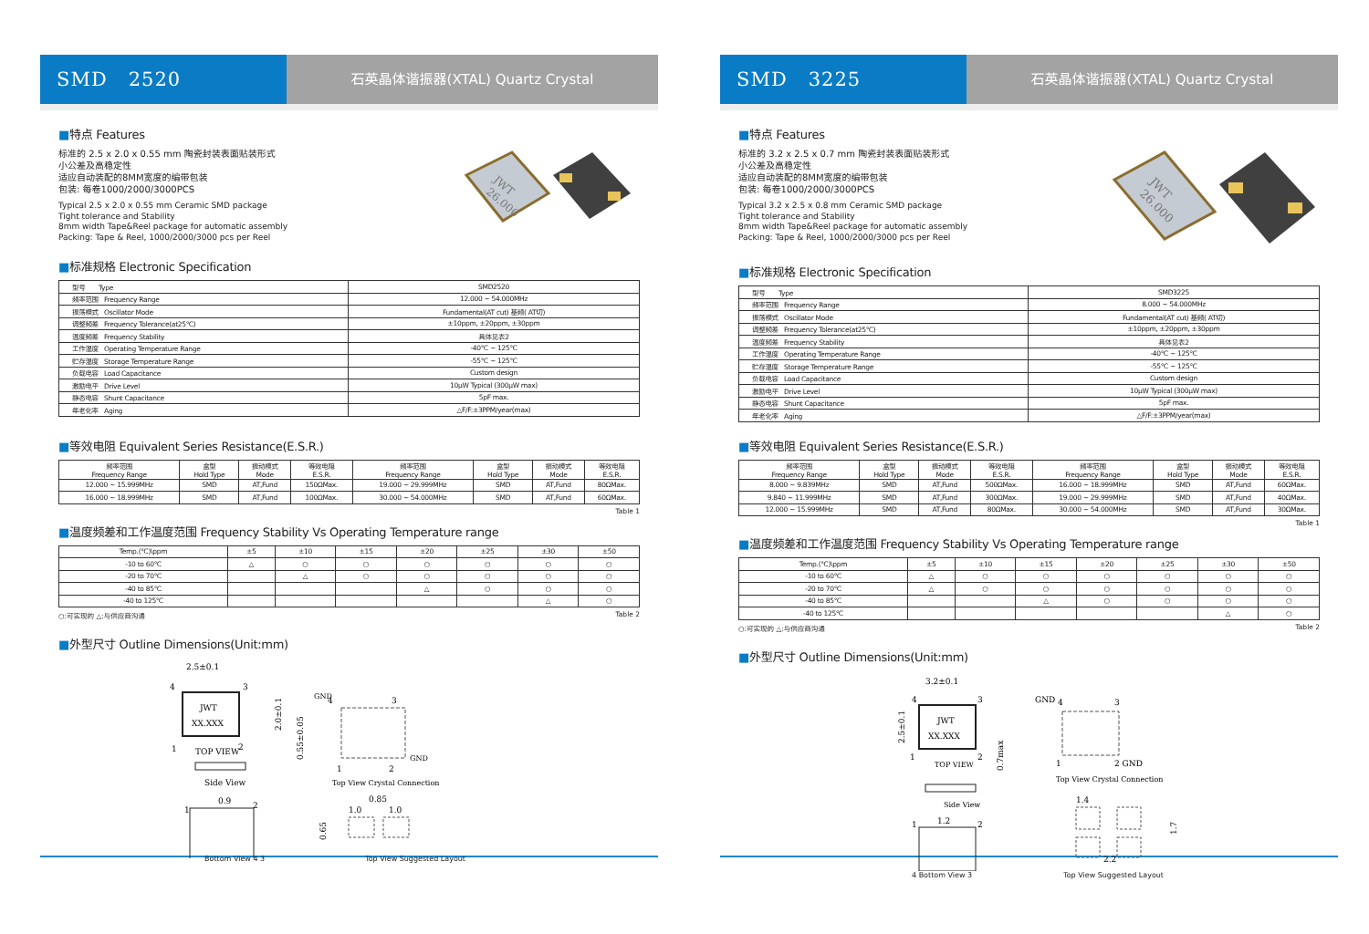SMD 2520
石英晶体谐振器(XTAL) Quartz Crystal
■特点 Features
标准的 2.5 x 2.0 x 0.55 mm 陶瓷封装表面贴装形式
小公差及高稳定性
适应自动装配的8MM宽度的编带包装
包装: 每卷1000/2000/3000PCS
Typical 2.5 x 2.0 x 0.55 mm Ceramic SMD package
Tight tolerance and Stability
8mm width Tape&Reel package for automatic assembly
Packing: Tape & Reel, 1000/2000/3000 pcs per Reel
JWT
26.000
■标准规格 Electronic Specification
| 型号 Type | SMD2520 |
| 频率范围 Frequency Range | 12.000 ~ 54.000MHz |
| 振荡模式 Oscillator Mode | Fundamental(AT cut) 基频( AT切) |
| 调整频差 Frequency Tolerance(at25℃) | ±10ppm, ±20ppm, ±30ppm |
| 温度频差 Frequency Stability | 具体见表2 |
| 工作温度 Operating Temperature Range | -40℃ ~ 125℃ |
| 贮存温度 Storage Temperature Range | -55℃ ~ 125℃ |
| 负载电容 Load Capacitance | Custom design |
| 激励电平 Drive Level | 10μW Typical (300μW max) |
| 静态电容 Shunt Capacitance | 5pF max. |
| 年老化率 Aging | △F/F:±3PPM/year(max) |
■等效电阻 Equivalent Series Resistance(E.S.R.)
| 频率范围 Frequency Range | 盒型 Hold Type | 振动模式 Mode | 等效电阻 E.S.R. | 频率范围 Frequency Range | 盒型 Hold Type | 振动模式 Mode | 等效电阻 E.S.R. |
| --- | --- | --- | --- | --- | --- | --- | --- |
| 12.000 ~ 15.999MHz | SMD | AT,Fund | 150ΩMax. | 19.000 ~ 29.999MHz | SMD | AT,Fund | 80ΩMax. |
| 16.000 ~ 18.999MHz | SMD | AT,Fund | 100ΩMax. | 30.000 ~ 54.000MHz | SMD | AT,Fund | 60ΩMax. |
Table 1
■温度频差和工作温度范围 Frequency Stability Vs Operating Temperature range
| Temp.(℃)\ppm | ±5 | ±10 | ±15 | ±20 | ±25 | ±30 | ±50 |
| --- | --- | --- | --- | --- | --- | --- | --- |
| -10 to 60℃ | △ | ○ | ○ | ○ | ○ | ○ | ○ |
| -20 to 70℃ | | △ | ○ | ○ | ○ | ○ | ○ |
| -40 to 85℃ | | | | △ | ○ | ○ | ○ |
| -40 to 125℃ | | | | | | △ | ○ |
○:可实现的 △:与供应商沟通 Table 2
■外型尺寸 Outline Dimensions(Unit:mm)
2.5±0.1
4
3
JWT
XX.XXX
1
2
2.0±0.1
0.55±0.05
TOP VIEW
Side View
0.9
1
2
GND
4
3
1
2
GND
Top View Crystal Connection
0.85
1.0
1.0
0.65
Bottom View 4 3 Top View Suggested Layout
SMD 3225
石英晶体谐振器(XTAL) Quartz Crystal
■特点 Features
标准的 3.2 x 2.5 x 0.7 mm 陶瓷封装表面贴装形式
小公差及高稳定性
适应自动装配的8MM宽度的编带包装
包装: 每卷1000/2000/3000PCS
Typical 3.2 x 2.5 x 0.8 mm Ceramic SMD package
Tight tolerance and Stability
8mm width Tape&Reel package for automatic assembly
Packing: Tape & Reel, 1000/2000/3000 pcs per Reel
JWT
26.000
■标准规格 Electronic Specification
| 型号 Type | SMD3225 |
| 频率范围 Frequency Range | 8.000 ~ 54.000MHz |
| 振荡模式 Oscillator Mode | Fundamental(AT cut) 基频( AT切) |
| 调整频差 Frequency Tolerance(at25℃) | ±10ppm, ±20ppm, ±30ppm |
| 温度频差 Frequency Stability | 具体见表2 |
| 工作温度 Operating Temperature Range | -40℃ ~ 125℃ |
| 贮存温度 Storage Temperature Range | -55℃ ~ 125℃ |
| 负载电容 Load Capacitance | Custom design |
| 激励电平 Drive Level | 10μW Typical (300μW max) |
| 静态电容 Shunt Capacitance | 5pF max. |
| 年老化率 Aging | △F/F:±3PPM/year(max) |
■等效电阻 Equivalent Series Resistance(E.S.R.)
| 频率范围 Frequency Range | 盒型 Hold Type | 振动模式 Mode | 等效电阻 E.S.R. | 频率范围 Frequency Range | 盒型 Hold Type | 振动模式 Mode | 等效电阻 E.S.R. |
| --- | --- | --- | --- | --- | --- | --- | --- |
| 8.000 ~ 9.839MHz | SMD | AT,Fund | 500ΩMax. | 16.000 ~ 18.999MHz | SMD | AT,Fund | 60ΩMax. |
| 9.840 ~ 11.999MHz | SMD | AT,Fund | 300ΩMax. | 19.000 ~ 29.999MHz | SMD | AT,Fund | 40ΩMax. |
| 12.000 ~ 15.999MHz | SMD | AT,Fund | 80ΩMax. | 30.000 ~ 54.000MHz | SMD | AT,Fund | 30ΩMax. |
Table 1
■温度频差和工作温度范围 Frequency Stability Vs Operating Temperature range
| Temp.(℃)\ppm | ±5 | ±10 | ±15 | ±20 | ±25 | ±30 | ±50 |
| --- | --- | --- | --- | --- | --- | --- | --- |
| -10 to 60℃ | △ | ○ | ○ | ○ | ○ | ○ | ○ |
| -20 to 70℃ | △ | ○ | ○ | ○ | ○ | ○ | ○ |
| -40 to 85℃ | | | △ | ○ | ○ | ○ | ○ |
| -40 to 125℃ | | | | | | △ | ○ |
○:可实现的 △:与供应商沟通 Table 2
■外型尺寸 Outline Dimensions(Unit:mm)
3.2±0.1
4
3
JWT
XX.XXX
2.5±0.1
0.7max
1
2
TOP VIEW
Side View
1.2
1
2
GND
4
3
1
2 GND
Top View Crystal Connection
1.4
1.7
2.2
4 Bottom View 3 Top View Suggested Layout